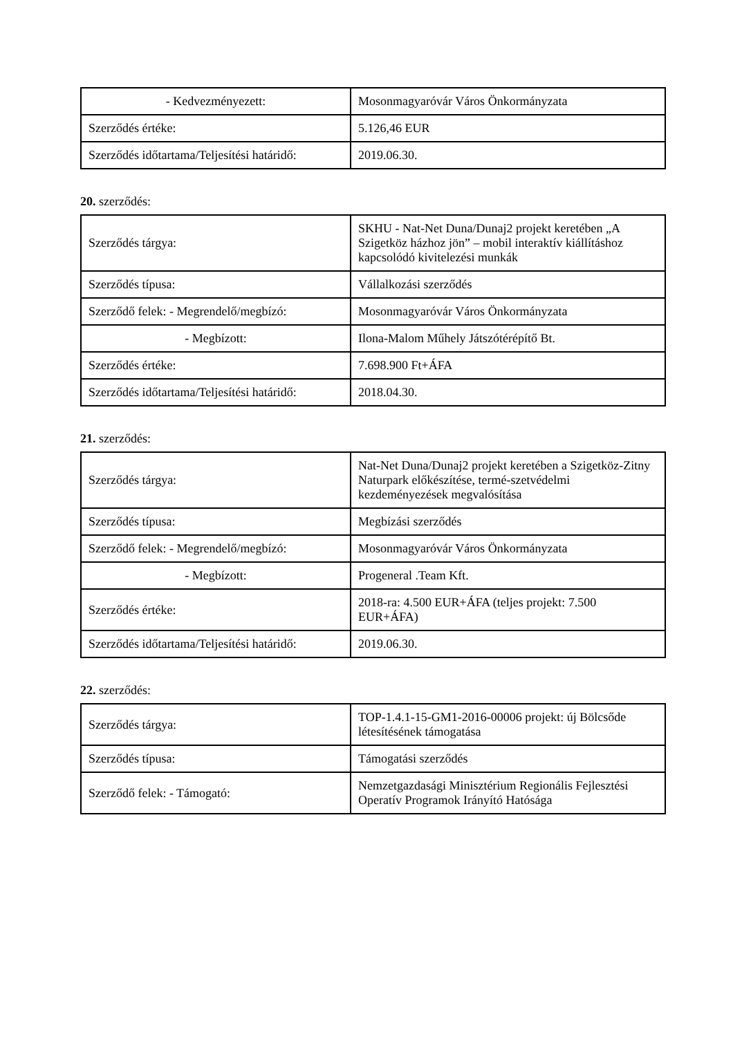| - Kedvezményezett: | Mosonmagyaróvár Város Önkormányzata |
| Szerződés értéke: | 5.126,46 EUR |
| Szerződés időtartama/Teljesítési határidő: | 2019.06.30. |
20. szerződés:
| Szerződés tárgya: | SKHU - Nat-Net Duna/Dunaj2 projekt keretében „A Szigetköz házhoz jön” – mobil interaktív kiállításhoz kapcsolódó kivitelezési munkák |
| Szerződés típusa: | Vállalkozási szerződés |
| Szerződő felek: - Megrendelő/megbízó: | Mosonmagyaróvár Város Önkormányzata |
| - Megbízott: | Ilona-Malom Műhely Játszótérépítő Bt. |
| Szerződés értéke: | 7.698.900 Ft+ÁFA |
| Szerződés időtartama/Teljesítési határidő: | 2018.04.30. |
21. szerződés:
| Szerződés tárgya: | Nat-Net Duna/Dunaj2 projekt keretében a Szigetköz-Zitny Naturpark előkészítése, termé-szetvédelmi kezdeményezések megvalósítása |
| Szerződés típusa: | Megbízási szerződés |
| Szerződő felek: - Megrendelő/megbízó: | Mosonmagyaróvár Város Önkormányzata |
| - Megbízott: | Progeneral .Team Kft. |
| Szerződés értéke: | 2018-ra: 4.500 EUR+ÁFA (teljes projekt: 7.500 EUR+ÁFA) |
| Szerződés időtartama/Teljesítési határidő: | 2019.06.30. |
22. szerződés:
| Szerződés tárgya: | TOP-1.4.1-15-GM1-2016-00006 projekt: új Bölcsőde létesítésének támogatása |
| Szerződés típusa: | Támogatási szerződés |
| Szerződő felek: - Támogató: | Nemzetgazdasági Minisztérium Regionális Fejlesztési Operatív Programok Irányító Hatósága |